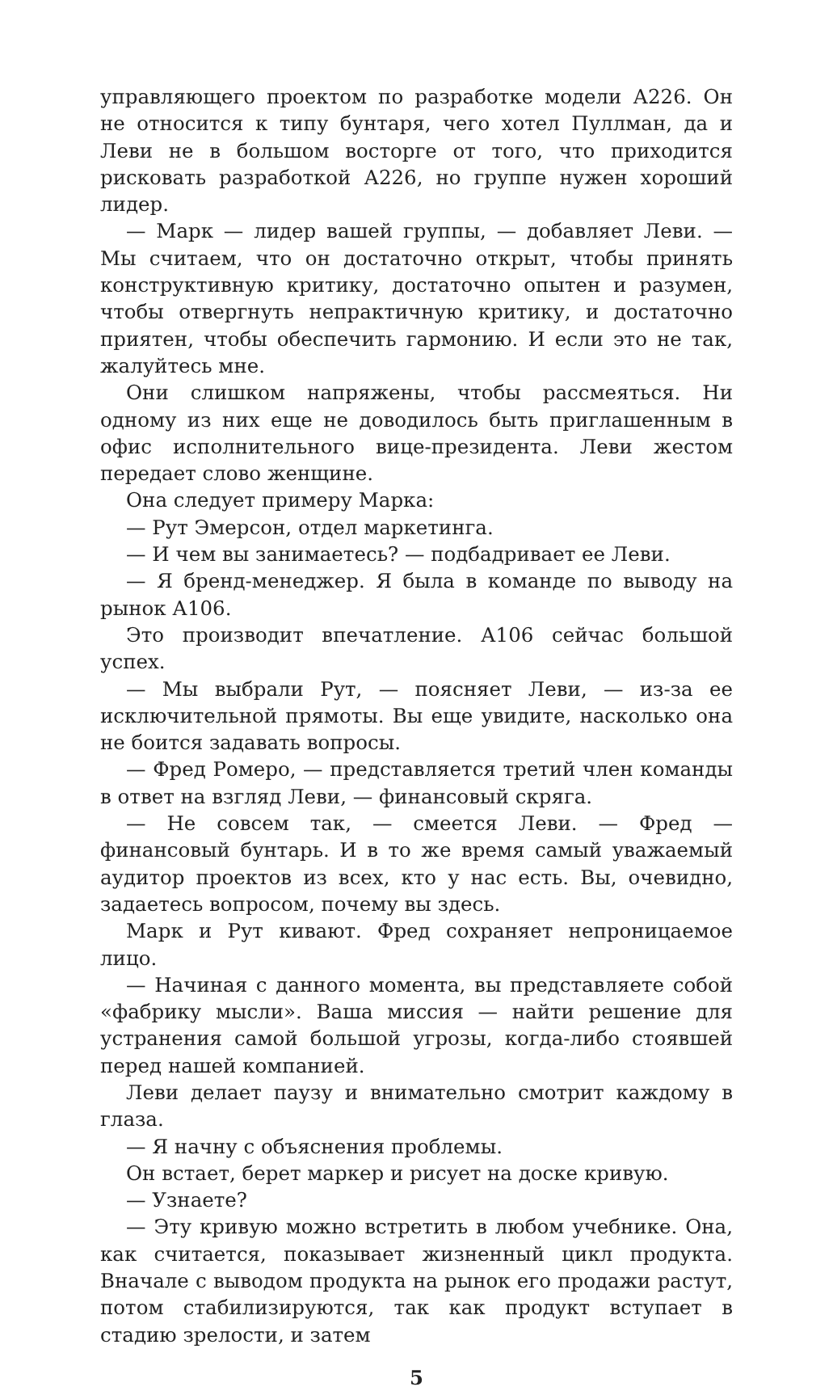управляющего проектом по разработке модели А226. Он не относится к типу бунтаря, чего хотел Пуллман, да и Леви не в большом восторге от того, что приходится рисковать разработкой А226, но группе нужен хороший лидер.
— Марк — лидер вашей группы, — добавляет Леви. — Мы считаем, что он достаточно открыт, чтобы принять конструктивную критику, достаточно опытен и разумен, чтобы отвергнуть непрактичную критику, и достаточно приятен, чтобы обеспечить гармонию. И если это не так, жалуйтесь мне.
Они слишком напряжены, чтобы рассмеяться. Ни одному из них еще не доводилось быть приглашенным в офис исполнительного вице-президента. Леви жестом передает слово женщине.
Она следует примеру Марка:
— Рут Эмерсон, отдел маркетинга.
— И чем вы занимаетесь? — подбадривает ее Леви.
— Я бренд-менеджер. Я была в команде по выводу на рынок А106.
Это производит впечатление. А106 сейчас большой успех.
— Мы выбрали Рут, — поясняет Леви, — из-за ее исключительной прямоты. Вы еще увидите, насколько она не боится задавать вопросы.
— Фред Ромеро, — представляется третий член команды в ответ на взгляд Леви, — финансовый скряга.
— Не совсем так, — смеется Леви. — Фред — финансовый бунтарь. И в то же время самый уважаемый аудитор проектов из всех, кто у нас есть. Вы, очевидно, задаетесь вопросом, почему вы здесь.
Марк и Рут кивают. Фред сохраняет непроницаемое лицо.
— Начиная с данного момента, вы представляете собой «фабрику мысли». Ваша миссия — найти решение для устранения самой большой угрозы, когда-либо стоявшей перед нашей компанией.
Леви делает паузу и внимательно смотрит каждому в глаза.
— Я начну с объяснения проблемы.
Он встает, берет маркер и рисует на доске кривую.
— Узнаете?
— Эту кривую можно встретить в любом учебнике. Она, как считается, показывает жизненный цикл продукта. Вначале с выводом продукта на рынок его продажи растут, потом стабилизируются, так как продукт вступает в стадию зрелости, и затем
5